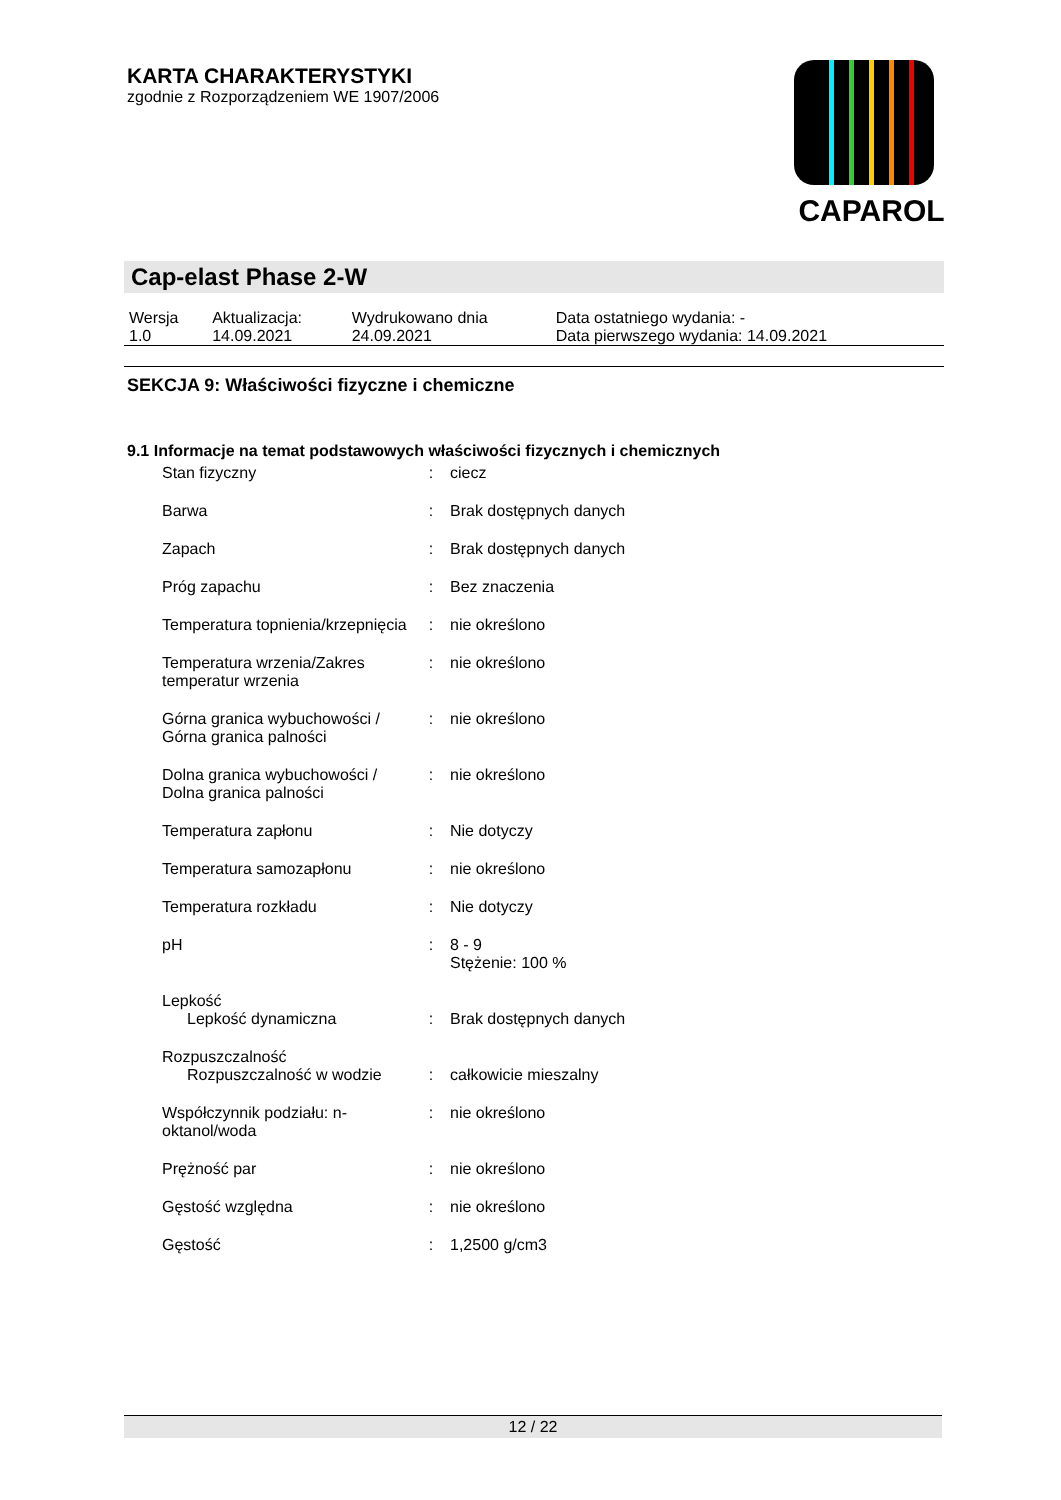KARTA CHARAKTERYSTYKI
zgodnie z Rozporządzeniem WE 1907/2006
CAPAROL
Cap-elast Phase 2-W
| Wersja 1.0 | Aktualizacja: 14.09.2021 | Wydrukowano dnia 24.09.2021 | Data ostatniego wydania: - Data pierwszego wydania: 14.09.2021 |
SEKCJA 9: Właściwości fizyczne i chemiczne
9.1 Informacje na temat podstawowych właściwości fizycznych i chemicznych
| Stan fizyczny | : | ciecz |
| Barwa | : | Brak dostępnych danych |
| Zapach | : | Brak dostępnych danych |
| Próg zapachu | : | Bez znaczenia |
| Temperatura topnienia/krzepnięcia | : | nie określono |
| Temperatura wrzenia/Zakres temperatur wrzenia | : | nie określono |
| Górna granica wybuchowości / Górna granica palności | : | nie określono |
| Dolna granica wybuchowości / Dolna granica palności | : | nie określono |
| Temperatura zapłonu | : | Nie dotyczy |
| Temperatura samozapłonu | : | nie określono |
| Temperatura rozkładu | : | Nie dotyczy |
| pH | : | 8 - 9 Stężenie: 100 % |
| Lepkość Lepkość dynamiczna | : | Brak dostępnych danych |
| Rozpuszczalność Rozpuszczalność w wodzie | : | całkowicie mieszalny |
| Współczynnik podziału: n-oktanol/woda | : | nie określono |
| Prężność par | : | nie określono |
| Gęstość względna | : | nie określono |
| Gęstość | : | 1,2500 g/cm3 |
12 / 22